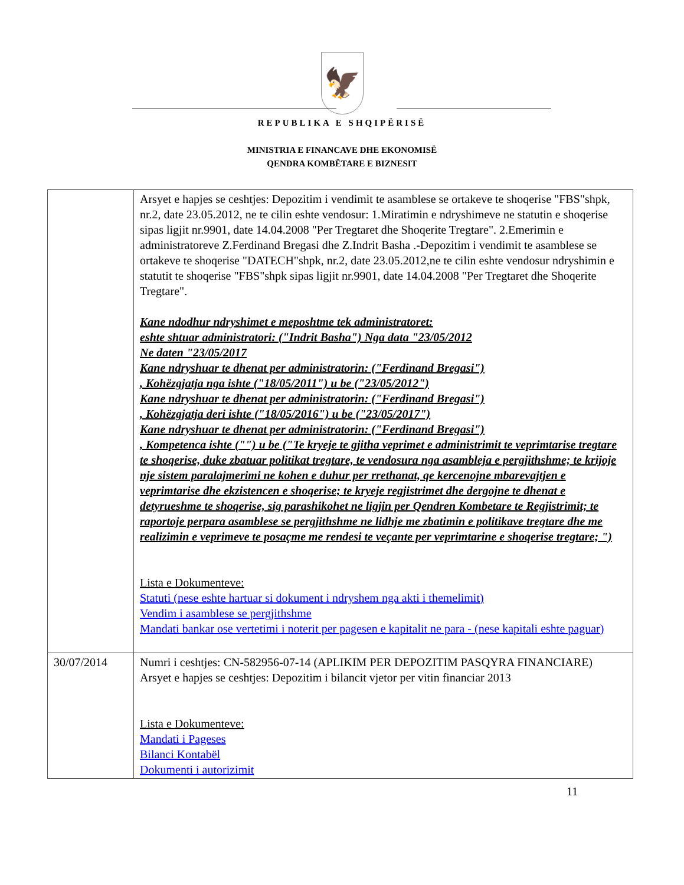🦅
REPUBLIKA E SHQIPËRISË
MINISTRIA E FINANCAVE DHE EKONOMISË
QENDRA KOMBËTARE E BIZNESIT
| | Arsyet e hapjes se ceshtjes: Depozitim i vendimit te asamblese se ortakeve te shoqerise "FBS"shpk, nr.2, date 23.05.2012, ne te cilin eshte vendosur: 1.Miratimin e ndryshimeve ne statutin e shoqerise sipas ligjit nr.9901, date 14.04.2008 "Per Tregtaret dhe Shoqerite Tregtare". 2.Emerimin e administratoreve Z.Ferdinand Bregasi dhe Z.Indrit Basha .-Depozitim i vendimit te asamblese se ortakeve te shoqerise "DATECH"shpk, nr.2, date 23.05.2012,ne te cilin eshte vendosur ndryshimin e statutit te shoqerise "FBS"shpk sipas ligjit nr.9901, date 14.04.2008 "Per Tregtaret dhe Shoqerite Tregtare". Kane ndodhur ndryshimet e meposhtme tek administratoret: eshte shtuar administratori: ("Indrit Basha") Nga data "23/05/2012 Ne daten "23/05/2017 Kane ndryshuar te dhenat per administratorin: ("Ferdinand Bregasi") , Kohëzgjatja nga ishte ("18/05/2011") u be ("23/05/2012") Kane ndryshuar te dhenat per administratorin: ("Ferdinand Bregasi") , Kohëzgjatja deri ishte ("18/05/2016") u be ("23/05/2017") Kane ndryshuar te dhenat per administratorin: ("Ferdinand Bregasi") , Kompetenca ishte ("") u be ("Te kryeje te gjitha veprimet e administrimit te veprimtarise tregtare te shoqerise, duke zbatuar politikat tregtare, te vendosura nga asambleja e pergjithshme; te krijoje nje sistem paralajmerimi ne kohen e duhur per rrethanat, qe kercenojne mbarevajtjen e veprimtarise dhe ekzistencen e shoqerise; te kryeje regjistrimet dhe dergojne te dhenat e detyrueshme te shoqerise, sig parashikohet ne ligjin per Qendren Kombetare te Regjistrimit; te raportoje perpara asamblese se pergjithshme ne lidhje me zbatimin e politikave tregtare dhe me realizimin e veprimeve te posaçme me rendesi te veçante per veprimtarine e shoqerise tregtare; ") Lista e Dokumenteve: Statuti (nese eshte hartuar si dokument i ndryshem nga akti i themelimit) Vendim i asamblese se pergjithshme Mandati bankar ose vertetimi i noterit per pagesen e kapitalit ne para - (nese kapitali eshte paguar) |
| 30/07/2014 | Numri i ceshtjes: CN-582956-07-14 (APLIKIM PER DEPOZITIM PASQYRA FINANCIARE) Arsyet e hapjes se ceshtjes: Depozitim i bilancit vjetor per vitin financiar 2013 Lista e Dokumenteve: Mandati i Pageses Bilanci Kontabël Dokumenti i autorizimit |
11